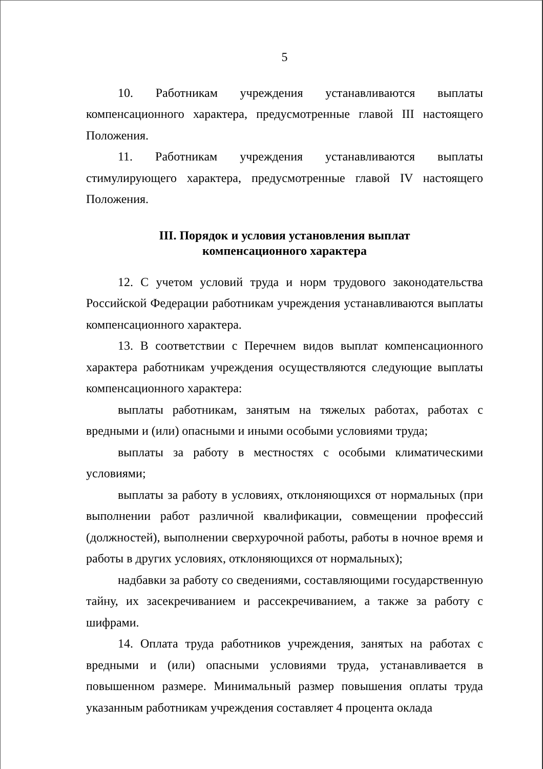5
10. Работникам учреждения устанавливаются выплаты компенсационного характера, предусмотренные главой III настоящего Положения.
11. Работникам учреждения устанавливаются выплаты стимулирующего характера, предусмотренные главой IV настоящего Положения.
III. Порядок и условия установления выплат
компенсационного характера
12. С учетом условий труда и норм трудового законодательства Российской Федерации работникам учреждения устанавливаются выплаты компенсационного характера.
13. В соответствии с Перечнем видов выплат компенсационного характера работникам учреждения осуществляются следующие выплаты компенсационного характера:
выплаты работникам, занятым на тяжелых работах, работах с вредными и (или) опасными и иными особыми условиями труда;
выплаты за работу в местностях с особыми климатическими условиями;
выплаты за работу в условиях, отклоняющихся от нормальных (при выполнении работ различной квалификации, совмещении профессий (должностей), выполнении сверхурочной работы, работы в ночное время и работы в других условиях, отклоняющихся от нормальных);
надбавки за работу со сведениями, составляющими государственную тайну, их засекречиванием и рассекречиванием, а также за работу с шифрами.
14. Оплата труда работников учреждения, занятых на работах с вредными и (или) опасными условиями труда, устанавливается в повышенном размере. Минимальный размер повышения оплаты труда указанным работникам учреждения составляет 4 процента оклада